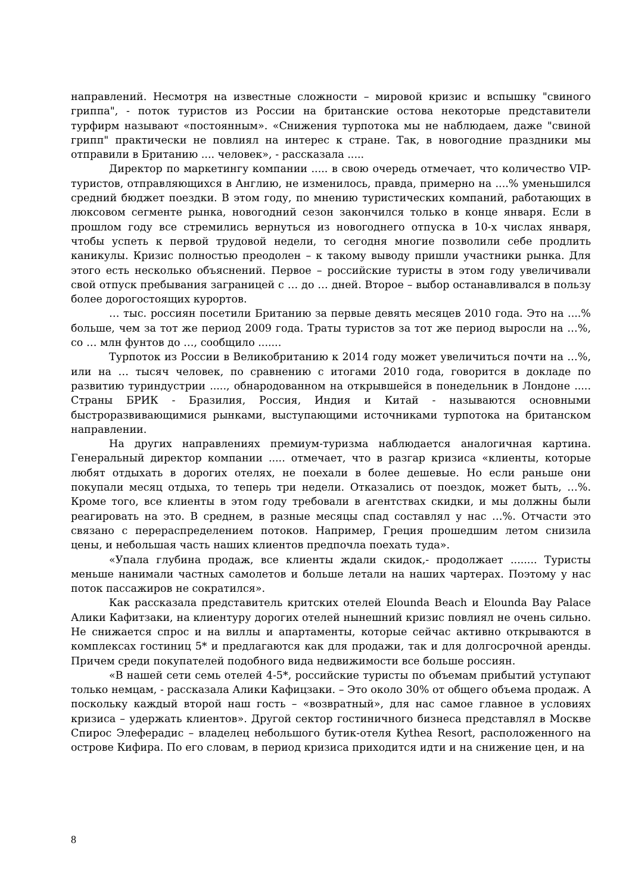направлений. Несмотря на известные сложности – мировой кризис и вспышку "свиного гриппа", - поток туристов из России на британские остова некоторые представители турфирм называют «постоянным». «Снижения турпотока мы не наблюдаем, даже "свиной грипп" практически не повлиял на интерес к стране. Так, в новогодние праздники мы отправили в Британию .... человек», - рассказала .....
Директор по маркетингу компании ..... в свою очередь отмечает, что количество VIP-туристов, отправляющихся в Англию, не изменилось, правда, примерно на ....% уменьшился средний бюджет поездки. В этом году, по мнению туристических компаний, работающих в люксовом сегменте рынка, новогодний сезон закончился только в конце января. Если в прошлом году все стремились вернуться из новогоднего отпуска в 10-х числах января, чтобы успеть к первой трудовой недели, то сегодня многие позволили себе продлить каникулы. Кризис полностью преодолен – к такому выводу пришли участники рынка. Для этого есть несколько объяснений. Первое – российские туристы в этом году увеличивали свой отпуск пребывания заграницей с … до … дней. Второе – выбор останавливался в пользу более дорогостоящих курортов.
… тыс. россиян посетили Британию за первые девять месяцев 2010 года. Это на ....% больше, чем за тот же период 2009 года. Траты туристов за тот же период выросли на …%, со … млн фунтов до …, сообщило .......
Турпоток из России в Великобританию к 2014 году может увеличиться почти на …%, или на … тысяч человек, по сравнению с итогами 2010 года, говорится в докладе по развитию туриндустрии ....., обнародованном на открывшейся в понедельник в Лондоне ..... Страны БРИК - Бразилия, Россия, Индия и Китай - называются основными быстроразвивающимися рынками, выступающими источниками турпотока на британском направлении.
На других направлениях премиум-туризма наблюдается аналогичная картина. Генеральный директор компании ..... отмечает, что в разгар кризиса «клиенты, которые любят отдыхать в дорогих отелях, не поехали в более дешевые. Но если раньше они покупали месяц отдыха, то теперь три недели. Отказались от поездок, может быть, …%. Кроме того, все клиенты в этом году требовали в агентствах скидки, и мы должны были реагировать на это. В среднем, в разные месяцы спад составлял у нас …%. Отчасти это связано с перераспределением потоков. Например, Греция прошедшим летом снизила цены, и небольшая часть наших клиентов предпочла поехать туда».
«Упала глубина продаж, все клиенты ждали скидок,- продолжает ........ Туристы меньше нанимали частных самолетов и больше летали на наших чартерах. Поэтому у нас поток пассажиров не сократился».
Как рассказала представитель критских отелей Elounda Beach и Elounda Bay Palace Алики Кафитзаки, на клиентуру дорогих отелей нынешний кризис повлиял не очень сильно. Не снижается спрос и на виллы и апартаменты, которые сейчас активно открываются в комплексах гостиниц 5* и предлагаются как для продажи, так и для долгосрочной аренды. Причем среди покупателей подобного вида недвижимости все больше россиян.
«В нашей сети семь отелей 4-5*, российские туристы по объемам прибытий уступают только немцам, - рассказала Алики Кафицзаки. – Это около 30% от общего объема продаж. А поскольку каждый второй наш гость – «возвратный», для нас самое главное в условиях кризиса – удержать клиентов». Другой сектор гостиничного бизнеса представлял в Москве Спирос Элеферадис – владелец небольшого бутик-отеля Kythea Resort, расположенного на острове Кифира. По его словам, в период кризиса приходится идти и на снижение цен, и на
8